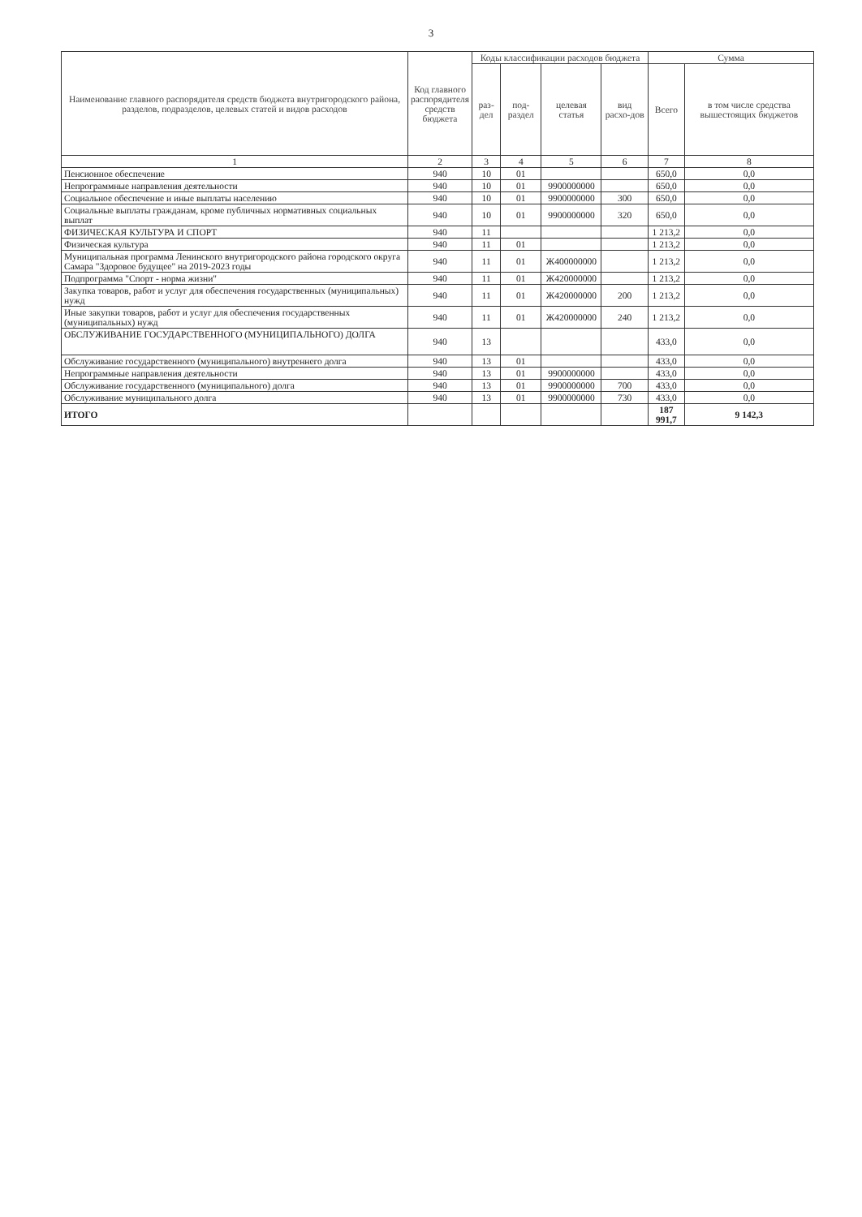3
| Наименование главного распорядителя средств бюджета внутригородского района, разделов, подразделов, целевых статей и видов расходов | Код главного распорядителя средств бюджета | Коды классификации расходов бюджета | | | | Сумма | |
| --- | --- | --- | --- | --- | --- | --- | --- |
| | | раз-дел | под-раздел | целевая статья | вид расхо-дов | Всего | в том числе средства вышестоящих бюджетов |
| 1 | 2 | 3 | 4 | 5 | 6 | 7 | 8 |
| Пенсионное обеспечение | 940 | 10 | 01 | | | 650,0 | 0,0 |
| Непрограммные направления деятельности | 940 | 10 | 01 | 9900000000 | | 650,0 | 0,0 |
| Социальное обеспечение и иные выплаты населению | 940 | 10 | 01 | 9900000000 | 300 | 650,0 | 0,0 |
| Социальные выплаты гражданам, кроме публичных нормативных социальных выплат | 940 | 10 | 01 | 9900000000 | 320 | 650,0 | 0,0 |
| ФИЗИЧЕСКАЯ КУЛЬТУРА И СПОРТ | 940 | 11 | | | | 1 213,2 | 0,0 |
| Физическая культура | 940 | 11 | 01 | | | 1 213,2 | 0,0 |
| Муниципальная программа Ленинского внутригородского района городского округа Самара "Здоровое будущее" на 2019-2023 годы | 940 | 11 | 01 | Ж400000000 | | 1 213,2 | 0,0 |
| Подпрограмма "Спорт - норма жизни" | 940 | 11 | 01 | Ж420000000 | | 1 213,2 | 0,0 |
| Закупка товаров, работ и услуг для обеспечения государственных (муниципальных) нужд | 940 | 11 | 01 | Ж420000000 | 200 | 1 213,2 | 0,0 |
| Иные закупки товаров, работ и услуг для обеспечения государственных (муниципальных) нужд | 940 | 11 | 01 | Ж420000000 | 240 | 1 213,2 | 0,0 |
| ОБСЛУЖИВАНИЕ ГОСУДАРСТВЕННОГО (МУНИЦИПАЛЬНОГО) ДОЛГА | 940 | 13 | | | | 433,0 | 0,0 |
| Обслуживание государственного (муниципального) внутреннего долга | 940 | 13 | 01 | | | 433,0 | 0,0 |
| Непрограммные направления деятельности | 940 | 13 | 01 | 9900000000 | | 433,0 | 0,0 |
| Обслуживание государственного (муниципального) долга | 940 | 13 | 01 | 9900000000 | 700 | 433,0 | 0,0 |
| Обслуживание муниципального долга | 940 | 13 | 01 | 9900000000 | 730 | 433,0 | 0,0 |
| ИТОГО | | | | | | 187 991,7 | 9 142,3 |